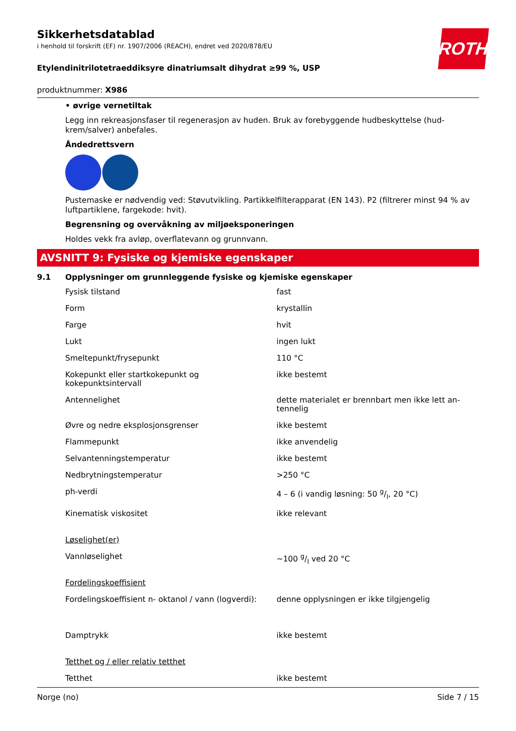ROTH
Sikkerhetsdatablad
i henhold til forskrift (EF) nr. 1907/2006 (REACH), endret ved 2020/878/EU
Etylendinitrilotetraeddiksyre dinatriumsalt dihydrat ≥99 %, USP
produktnummer: X986
• øvrige vernetiltak
Legg inn rekreasjonsfaser til regenerasjon av huden. Bruk av forebyggende hudbeskyttelse (hud-krem/salver) anbefales.
Åndedrettsvern
Pustemaske er nødvendig ved: Støvutvikling. Partikkelfilterapparat (EN 143). P2 (filtrerer minst 94 % av luftpartiklene, fargekode: hvit).
Begrensning og overvåkning av miljøeksponeringen
Holdes vekk fra avløp, overflatevann og grunnvann.
AVSNITT 9: Fysiske og kjemiske egenskaper
9.1 Opplysninger om grunnleggende fysiske og kjemiske egenskaper
| Fysisk tilstand | fast |
| Form | krystallin |
| Farge | hvit |
| Lukt | ingen lukt |
| Smeltepunkt/frysepunkt | 110 °C |
| Kokepunkt eller startkokepunkt og kokepunktsintervall | ikke bestemt |
| Antennelighet | dette materialet er brennbart men ikke lett an-tennelig |
| Øvre og nedre eksplosjonsgrenser | ikke bestemt |
| Flammepunkt | ikke anvendelig |
| Selvantenningstemperatur | ikke bestemt |
| Nedbrytningstemperatur | >250 °C |
| ph-verdi | 4 – 6 (i vandig løsning: 50 g/l, 20 °C) |
| Kinematisk viskositet | ikke relevant |
| Løselighet(er) | |
| Vannløselighet | ~100 g/l ved 20 °C |
| Fordelingskoeffisient | |
| Fordelingskoeffisient n- oktanol / vann (logverdi): | denne opplysningen er ikke tilgjengelig |
| Damptrykk | ikke bestemt |
| Tetthet og / eller relativ tetthet | |
| Tetthet | ikke bestemt |
Norge (no) Side 7 / 15